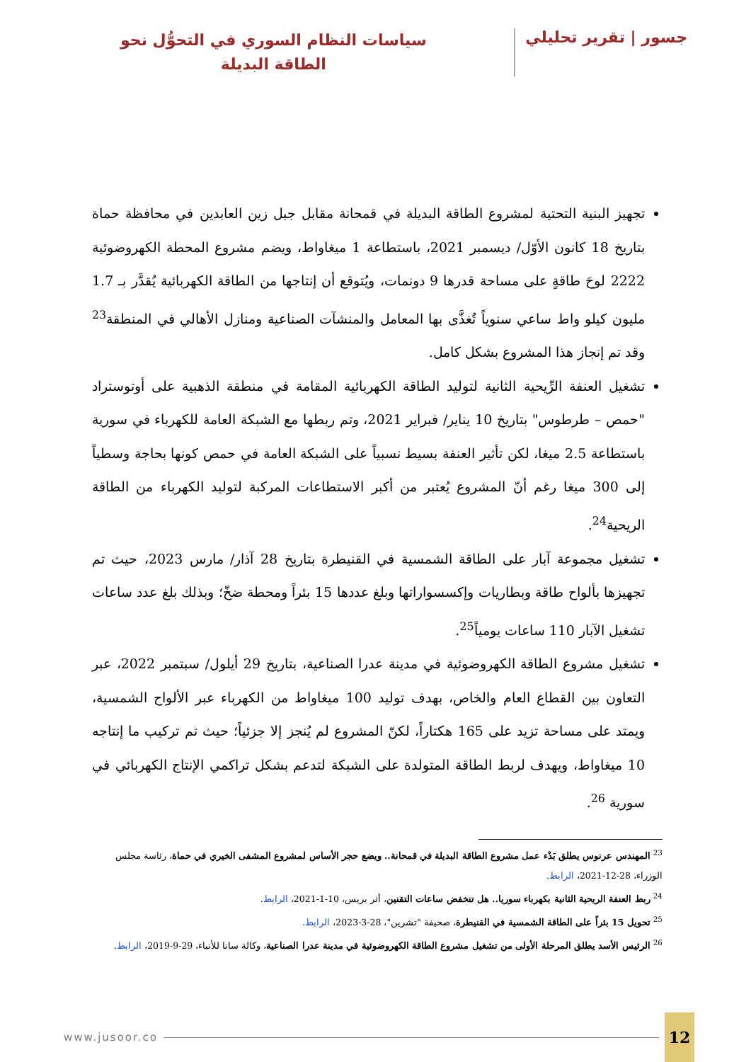جسور | تقرير تحليلي
سياسات النظام السوري في التحوُّل نحو
الطاقة البديلة
تجهيز البنية التحتية لمشروع الطاقة البديلة في قمحانة مقابل جبل زين العابدين في محافظة حماة بتاريخ 18 كانون الأوّل/ ديسمبر 2021، باستطاعة 1 ميغاواط، ويضم مشروع المحطة الكهروضوئية 2222 لوحَ طاقةٍ على مساحة قدرها 9 دونمات، ويُتوقع أن إنتاجها من الطاقة الكهربائية يُقدَّر بـ 1.7 مليون كيلو واط ساعي سنوياً تُغذَّى بها المعامل والمنشآت الصناعية ومنازل الأهالي في المنطقة<sup>23</sup> وقد تم إنجاز هذا المشروع بشكل كامل.
تشغيل العنفة الرِّيحية الثانية لتوليد الطاقة الكهربائية المقامة في منطقة الذهبية على أوتوستراد "حمص – طرطوس" بتاريخ 10 يناير/ فبراير 2021، وتم ربطها مع الشبكة العامة للكهرباء في سورية باستطاعة 2.5 ميغا، لكن تأثير العنفة بسيط نسبياً على الشبكة العامة في حمص كونها بحاجة وسطياً إلى 300 ميغا رغم أنّ المشروع يُعتبر من أكبر الاستطاعات المركبة لتوليد الكهرباء من الطاقة الريحية<sup>24</sup>.
تشغيل مجموعة آبار على الطاقة الشمسية في القنيطرة بتاريخ 28 آذار/ مارس 2023، حيث تم تجهيزها بألواح طاقة وبطاريات وإكسسواراتها وبلغ عددها 15 بئراً ومحطة ضخّ؛ وبذلك بلغ عدد ساعات تشغيل الآبار 110 ساعات يومياً<sup>25</sup>.
تشغيل مشروع الطاقة الكهروضوئية في مدينة عدرا الصناعية، بتاريخ 29 أيلول/ سبتمبر 2022، عبر التعاون بين القطاع العام والخاص، بهدف توليد 100 ميغاواط من الكهرباء عبر الألواح الشمسية، ويمتد على مساحة تزيد على 165 هكتاراً، لكنّ المشروع لم يُنجز إلا جزئياً؛ حيث تم تركيب ما إنتاجه 10 ميغاواط، ويهدف لربط الطاقة المتولدة على الشبكة لتدعم بشكل تراكمي الإنتاج الكهربائي في سورية <sup>26</sup>.
<sup>23</sup> المهندس عرنوس يطلق بَدْء عمل مشروع الطاقة البديلة في قمحانة.. ويضع حجر الأساس لمشروع المشفى الخيري في حماة، رئاسة مجلس الوزراء، 28-12-2021، الرابط.
<sup>24</sup> ربط العنفة الريحية الثانية بكهرباء سوريا.. هل تنخفض ساعات التقنين، أثر بريس، 10-1-2021، الرابط.
<sup>25</sup> تحويل 15 بئراً على الطاقة الشمسية في القنيطرة، صحيفة "تشرين"، 28-3-2023، الرابط.
<sup>26</sup> الرئيس الأسد يطلق المرحلة الأولى من تشغيل مشروع الطاقة الكهروضوئية في مدينة عدرا الصناعية، وكالة سانا للأنباء، 29-9-2019، الرابط.
12
www.jusoor.co